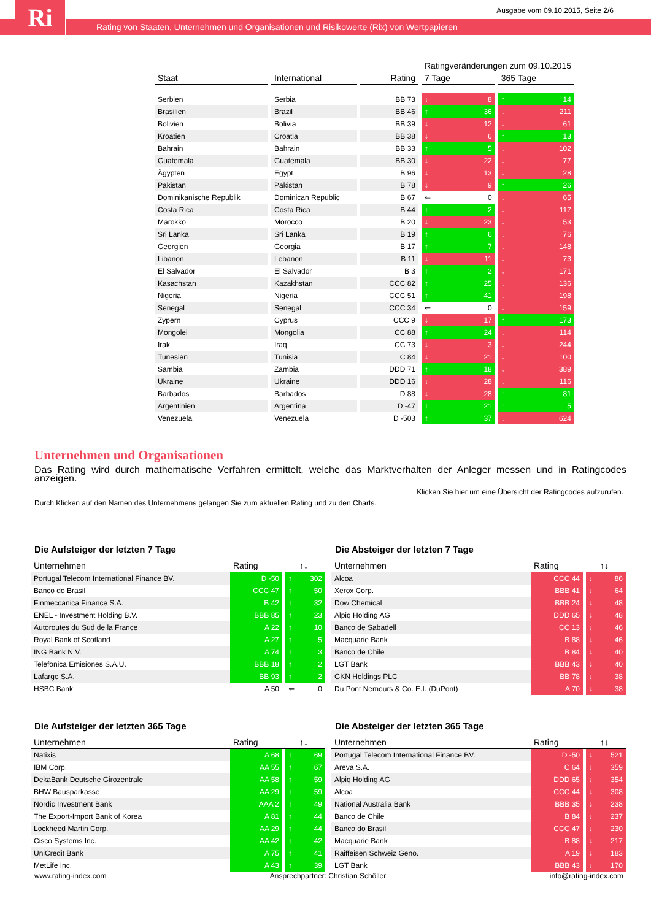Ri
Ausgabe vom 09.10.2015, Seite 2/6
Rating von Staaten, Unternehmen und Organisationen und Risikowerte (Rix) von Wertpapieren
| | | | Ratingveränderungen zum 09.10.2015 | |
| Staat | International | Rating | 7 Tage | 365 Tage |
| Serbien | Serbia | BB 73 | ↓ 8 | ↑ 14 |
| Brasilien | Brazil | BB 46 | ↑ 36 | ↓ 211 |
| Bolivien | Bolivia | BB 39 | ↓ 12 | ↓ 61 |
| Kroatien | Croatia | BB 38 | ↓ 6 | ↑ 13 |
| Bahrain | Bahrain | BB 33 | ↑ 5 | ↓ 102 |
| Guatemala | Guatemala | BB 30 | ↓ 22 | ↓ 77 |
| Ägypten | Egypt | B 96 | ↓ 13 | ↓ 28 |
| Pakistan | Pakistan | B 78 | ↓ 9 | ↑ 26 |
| Dominikanische Republik | Dominican Republic | B 67 | ⇐ 0 | ↓ 65 |
| Costa Rica | Costa Rica | B 44 | ↑ 2 | ↓ 117 |
| Marokko | Morocco | B 20 | ↓ 23 | ↓ 53 |
| Sri Lanka | Sri Lanka | B 19 | ↑ 6 | ↓ 76 |
| Georgien | Georgia | B 17 | ↑ 7 | ↓ 148 |
| Libanon | Lebanon | B 11 | ↓ 11 | ↓ 73 |
| El Salvador | El Salvador | B 3 | ↑ 2 | ↓ 171 |
| Kasachstan | Kazakhstan | CCC 82 | ↑ 25 | ↓ 136 |
| Nigeria | Nigeria | CCC 51 | ↑ 41 | ↓ 198 |
| Senegal | Senegal | CCC 34 | ⇐ 0 | ↓ 159 |
| Zypern | Cyprus | CCC 9 | ↓ 17 | ↑ 173 |
| Mongolei | Mongolia | CC 88 | ↑ 24 | ↓ 114 |
| Irak | Iraq | CC 73 | ↓ 3 | ↓ 244 |
| Tunesien | Tunisia | C 84 | ↓ 21 | ↓ 100 |
| Sambia | Zambia | DDD 71 | ↑ 18 | ↓ 389 |
| Ukraine | Ukraine | DDD 16 | ↓ 28 | ↓ 116 |
| Barbados | Barbados | D 88 | ↓ 28 | ↑ 81 |
| Argentinien | Argentina | D -47 | ↑ 21 | ↑ 5 |
| Venezuela | Venezuela | D -503 | ↑ 37 | ↓ 624 |
Unternehmen und Organisationen
Das Rating wird durch mathematische Verfahren ermittelt, welche das Marktverhalten der Anleger messen und in Ratingcodes
anzeigen.
Klicken Sie hier um eine Übersicht der Ratingcodes aufzurufen.
Durch Klicken auf den Namen des Unternehmens gelangen Sie zum aktuellen Rating und zu den Charts.
Die Aufsteiger der letzten 7 Tage
| Unternehmen | Rating | ↑↓ |
| --- | --- | --- |
| Portugal Telecom International Finance BV. | D -50 | ↑ 302 |
| Banco do Brasil | CCC 47 | ↑ 50 |
| Finmeccanica Finance S.A. | B 42 | ↑ 32 |
| ENEL - Investment Holding B.V. | BBB 85 | ↑ 23 |
| Autoroutes du Sud de la France | A 22 | ↑ 10 |
| Royal Bank of Scotland | A 27 | ↑ 5 |
| ING Bank N.V. | A 74 | ↑ 3 |
| Telefonica Emisiones S.A.U. | BBB 18 | ↑ 2 |
| Lafarge S.A. | BB 93 | ↑ 2 |
| HSBC Bank | A 50 | ⇐ 0 |
Die Absteiger der letzten 7 Tage
| Unternehmen | Rating | ↑↓ |
| --- | --- | --- |
| Alcoa | CCC 44 | ↓ 86 |
| Xerox Corp. | BBB 41 | ↓ 64 |
| Dow Chemical | BBB 24 | ↓ 48 |
| Alpiq Holding AG | DDD 65 | ↓ 48 |
| Banco de Sabadell | CC 13 | ↓ 46 |
| Macquarie Bank | B 88 | ↓ 46 |
| Banco de Chile | B 84 | ↓ 40 |
| LGT Bank | BBB 43 | ↓ 40 |
| GKN Holdings PLC | BB 78 | ↓ 38 |
| Du Pont Nemours & Co. E.I. (DuPont) | A 70 | ↓ 38 |
Die Aufsteiger der letzten 365 Tage
| Unternehmen | Rating | ↑↓ |
| --- | --- | --- |
| Natixis | A 68 | ↑ 69 |
| IBM Corp. | AA 55 | ↑ 67 |
| DekaBank Deutsche Girozentrale | AA 58 | ↑ 59 |
| BHW Bausparkasse | AA 29 | ↑ 59 |
| Nordic Investment Bank | AAA 2 | ↑ 49 |
| The Export-Import Bank of Korea | A 81 | ↑ 44 |
| Lockheed Martin Corp. | AA 29 | ↑ 44 |
| Cisco Systems Inc. | AA 42 | ↑ 42 |
| UniCredit Bank | A 75 | ↑ 41 |
| MetLife Inc. | A 43 | ↑ 39 |
Die Absteiger der letzten 365 Tage
| Unternehmen | Rating | ↑↓ |
| --- | --- | --- |
| Portugal Telecom International Finance BV. | D -50 | ↓ 521 |
| Areva S.A. | C 64 | ↓ 359 |
| Alpiq Holding AG | DDD 65 | ↓ 354 |
| Alcoa | CCC 44 | ↓ 308 |
| National Australia Bank | BBB 35 | ↓ 238 |
| Banco de Chile | B 84 | ↓ 237 |
| Banco do Brasil | CCC 47 | ↓ 230 |
| Macquarie Bank | B 88 | ↓ 217 |
| Raiffeisen Schweiz Geno. | A 19 | ↓ 183 |
| LGT Bank | BBB 43 | ↓ 170 |
www.rating-index.com Ansprechpartner: Christian Schöller info@rating-index.com